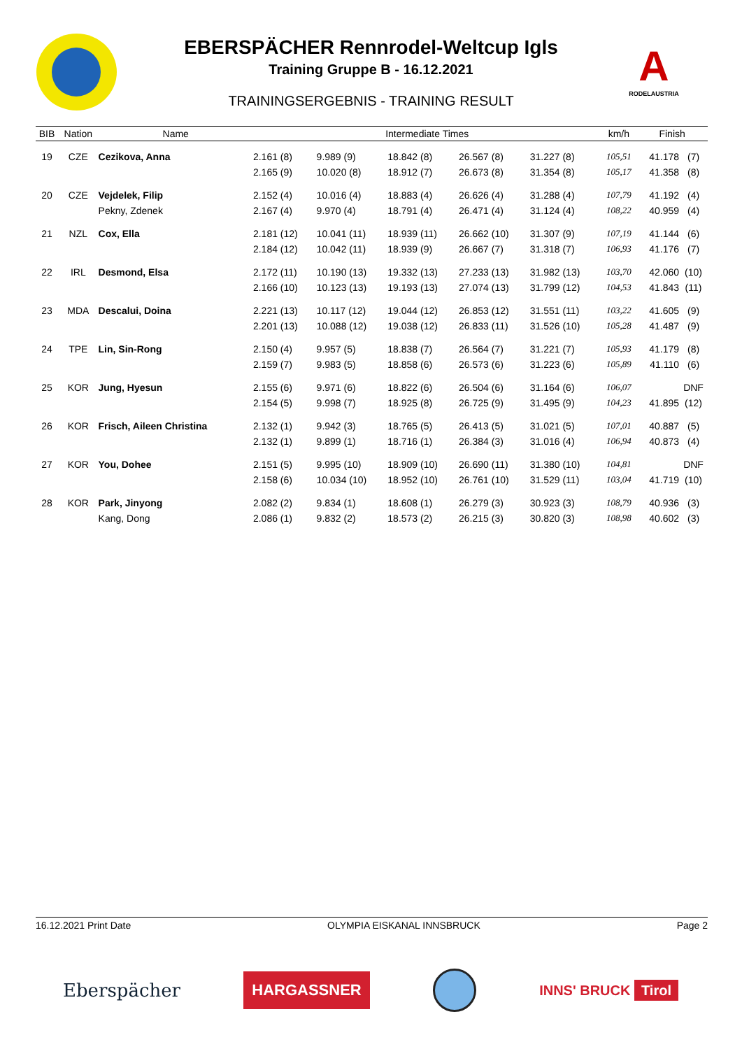EBERSPÄCHER Rennrodel-Weltcup Igls
Training Gruppe B - 16.12.2021
TRAININGSERGEBNIS - TRAINING RESULT
A
RODELAUSTRIA
| BIB | Nation | Name | Intermediate Times | | | | | km/h | Finish | |
| --- | --- | --- | --- | --- | --- | --- | --- | --- | --- | --- |
| 19 | CZE | Cezikova, Anna | 2.161 (8) | 9.989 (9) | 18.842 (8) | 26.567 (8) | 31.227 (8) | 105,51 | 41.178 | (7) |
| | | | 2.165 (9) | 10.020 (8) | 18.912 (7) | 26.673 (8) | 31.354 (8) | 105,17 | 41.358 | (8) |
| 20 | CZE | Vejdelek, Filip | 2.152 (4) | 10.016 (4) | 18.883 (4) | 26.626 (4) | 31.288 (4) | 107,79 | 41.192 | (4) |
| | | Pekny, Zdenek | 2.167 (4) | 9.970 (4) | 18.791 (4) | 26.471 (4) | 31.124 (4) | 108,22 | 40.959 | (4) |
| 21 | NZL | Cox, Ella | 2.181 (12) | 10.041 (11) | 18.939 (11) | 26.662 (10) | 31.307 (9) | 107,19 | 41.144 | (6) |
| | | | 2.184 (12) | 10.042 (11) | 18.939 (9) | 26.667 (7) | 31.318 (7) | 106,93 | 41.176 | (7) |
| 22 | IRL | Desmond, Elsa | 2.172 (11) | 10.190 (13) | 19.332 (13) | 27.233 (13) | 31.982 (13) | 103,70 | 42.060 | (10) |
| | | | 2.166 (10) | 10.123 (13) | 19.193 (13) | 27.074 (13) | 31.799 (12) | 104,53 | 41.843 | (11) |
| 23 | MDA | Descalui, Doina | 2.221 (13) | 10.117 (12) | 19.044 (12) | 26.853 (12) | 31.551 (11) | 103,22 | 41.605 | (9) |
| | | | 2.201 (13) | 10.088 (12) | 19.038 (12) | 26.833 (11) | 31.526 (10) | 105,28 | 41.487 | (9) |
| 24 | TPE | Lin, Sin-Rong | 2.150 (4) | 9.957 (5) | 18.838 (7) | 26.564 (7) | 31.221 (7) | 105,93 | 41.179 | (8) |
| | | | 2.159 (7) | 9.983 (5) | 18.858 (6) | 26.573 (6) | 31.223 (6) | 105,89 | 41.110 | (6) |
| 25 | KOR | Jung, Hyesun | 2.155 (6) | 9.971 (6) | 18.822 (6) | 26.504 (6) | 31.164 (6) | 106,07 | | DNF |
| | | | 2.154 (5) | 9.998 (7) | 18.925 (8) | 26.725 (9) | 31.495 (9) | 104,23 | 41.895 | (12) |
| 26 | KOR | Frisch, Aileen Christina | 2.132 (1) | 9.942 (3) | 18.765 (5) | 26.413 (5) | 31.021 (5) | 107,01 | 40.887 | (5) |
| | | | 2.132 (1) | 9.899 (1) | 18.716 (1) | 26.384 (3) | 31.016 (4) | 106,94 | 40.873 | (4) |
| 27 | KOR | You, Dohee | 2.151 (5) | 9.995 (10) | 18.909 (10) | 26.690 (11) | 31.380 (10) | 104,81 | | DNF |
| | | | 2.158 (6) | 10.034 (10) | 18.952 (10) | 26.761 (10) | 31.529 (11) | 103,04 | 41.719 | (10) |
| 28 | KOR | Park, Jinyong | 2.082 (2) | 9.834 (1) | 18.608 (1) | 26.279 (3) | 30.923 (3) | 108,79 | 40.936 | (3) |
| | | Kang, Dong | 2.086 (1) | 9.832 (2) | 18.573 (2) | 26.215 (3) | 30.820 (3) | 108,98 | 40.602 | (3) |
16.12.2021 Print Date OLYMPIA EISKANAL INNSBRUCK Page 2
Eberspächer HARGASSNER INNS' BRUCK Tirol